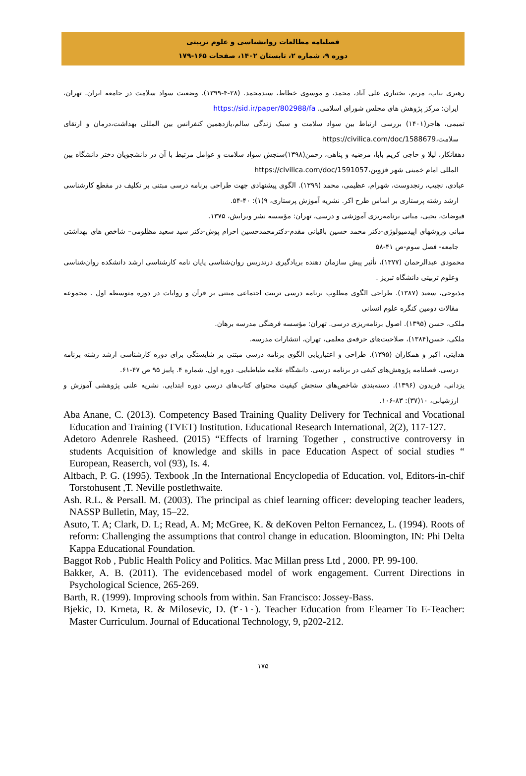فصلنامه مطالعات روانشناسی و علوم تربیتی
دوره ۹، شماره ۲، تابستان ۱۴۰۲، صفحات ۱۶۵-۱۷۹
رهبری بناب، مریم، بختیاری علی آباد، محمد، و موسوی خطاط، سیدمحمد. (۲۸-۴-۱۳۹۹). وضعیت سواد سلامت در جامعه ایران. تهران، ایران: مرکز پژوهش های مجلس شورای اسلامی. https://sid.ir/paper/802988/fa
تمیمی، هاجر(۱۴۰۱) بررسی ارتباط بین سواد سلامت و سبک زندگی سالم،یازدهمین کنفرانس بین المللی بهداشت،درمان و ارتقای سلامت،https://civilica.com/doc/1588679
دهقانکار، لیلا و حاجی کریم بابا، مرضیه و پناهی، رحمن(۱۳۹۸)سنجش سواد سلامت و عوامل مرتبط با آن در دانشجویان دختر دانشگاه بین المللی امام خمینی شهر قزوین،https://civilica.com/doc/1591057
عبادی، نجیب، رنجدوست، شهرام، عظیمی، محمد (۱۳۹۹). الگوی پیشنهادی جهت طراحی برنامه درسی مبتنی بر تکلیف در مقطع کارشناسی ارشد رشته پرستاری بر اساس طرح اکر. نشریه آموزش پرستاری، ۹(۱): ۴۰-۵۴.
فیوضات، یحیی، مبانی برنامه‌ریزی آموزشی و درسی، تهران: مؤسسه نشر ویرایش، ۱۳۷۵.
مبانی وروشهای اپیدمیولوژی-دکتر محمد حسین باقیانی مقدم-دکترمحمدحسین احرام پوش-دکتر سید سعید مظلومی– شاخص های بهداشتی جامعه- فصل سوم-ص ۴۱-۵۸
محمودی عبدالرحمان (۱۳۷۷)، تأثیر پیش سازمان دهنده بریادگیری درتدریس روان‌شناسی پایان نامه کارشناسی ارشد دانشکده روان‌شناسی وعلوم تربیتی دانشگاه تبریز .
مذبوحی، سعید (۱۳۸۷). طراحی الگوی مطلوب برنامه درسی تربیت اجتماعی مبتنی بر قرآن و روایات در دوره متوسطه اول . مجموعه مقالات دومین کنگره علوم انسانی
ملکی، حسن (۱۳۹۵). اصول برنامه‌ریزی درسی. تهران: مؤسسه فرهنگی مدرسه برهان.
ملکی، حسن(۱۳۸۴)، صلاحیت‌های حرفه‌ی معلمی، تهران، انتشارات مدرسه.
هدایتی، اکبر و همکاران (۱۳۹۵). طراحی و اعتباریابی الگوی برنامه درسی مبتنی بر شایستگی برای دوره کارشناسی ارشد رشته برنامه درسی. فصلنامه پژوهش‌های کیفی در برنامه درسی. دانشگاه علامه طباطبایی. دوره اول. شماره ۴. پاییز ۹۵ ص ۴۷-۶۱.
یزدانی، فریدون (۱۳۹۶). دسته‌بندی شاخص‌های سنجش کیفیت محتوای کتاب‌های درسی دوره ابتدایی. نشریه علنی پژوهشی آموزش و ارزشیابی، ۱۰(۳۷): ۸۳-۱۰۶.
Aba Anane, C. (2013). Competency Based Training Quality Delivery for Technical and Vocational Education and Training (TVET) Institution. Educational Research International, 2(2), 117-127.
Adetoro Adenrele Rasheed. (2015) “Effects of lrarning Together , constructive controversy in students Acquisition of knowledge and skills in pace Education Aspect of social studies “ European, Reaserch, vol (93), Is. 4.
Altbach, P. G. (1995). Texbook ,In the International Encyclopedia of Education. vol, Editors-in-chif Torstohusent ,T. Neville postlethwaite.
Ash. R.L. & Persall. M. (2003). The principal as chief learning officer: developing teacher leaders, NASSP Bulletin, May, 15–22.
Asuto, T. A; Clark, D. L; Read, A. M; McGree, K. & deKoven Pelton Fernancez, L. (1994). Roots of reform: Challenging the assumptions that control change in education. Bloomington, IN: Phi Delta Kappa Educational Foundation.
Baggot Rob , Public Health Policy and Politics. Mac Millan press Ltd , 2000. PP. 99-100.
Bakker, A. B. (2011). The evidencebased model of work engagement. Current Directions in Psychological Science, 265-269.
Barth, R. (1999). Improving schools from within. San Francisco: Jossey-Bass.
Bjekic, D. Krneta, R. & Milosevic, D. (۲۰۱۰). Teacher Education from Elearner To E-Teacher: Master Curriculum. Journal of Educational Technology, 9, p202-212.
۱۷۵